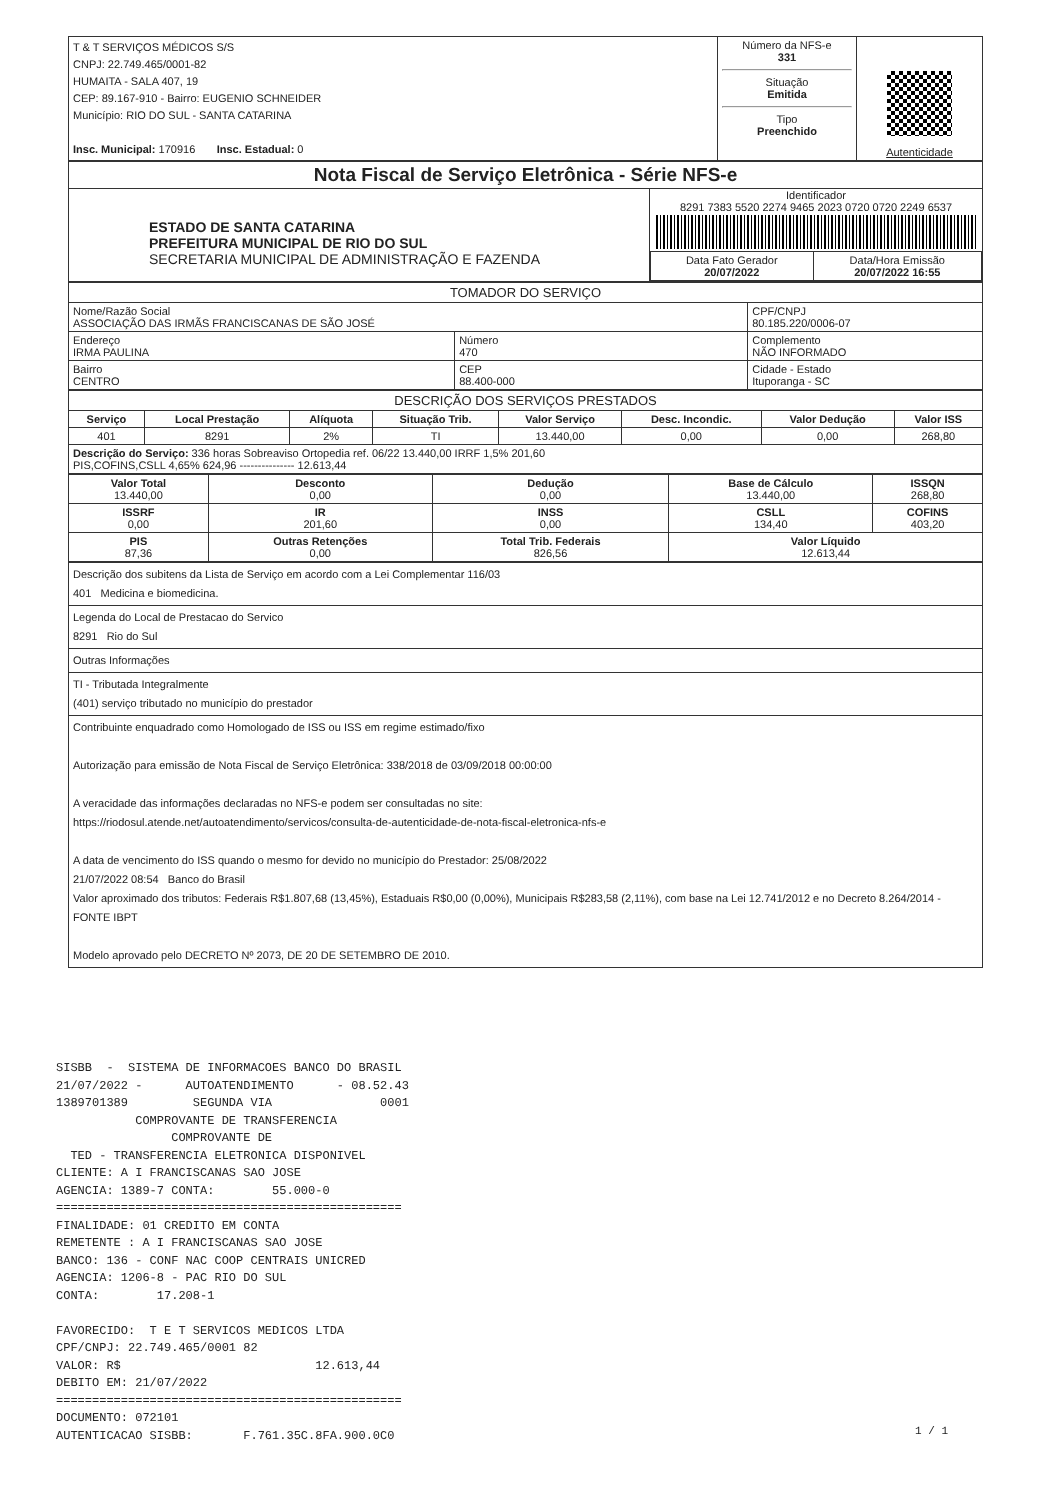| T & T SERVIÇOS MÉDICOS S/S CNPJ: 22.749.465/0001-82 HUMAITA - SALA 407, 19 CEP: 89.167-910 - Bairro: EUGENIO SCHNEIDER Município: RIO DO SUL - SANTA CATARINA Insc. Municipal: 170916 Insc. Estadual: 0 | Número da NFS-e 331 Situação Emitida Tipo Preenchido | Autenticidade |
| Nota Fiscal de Serviço Eletrônica - Série NFS-e | |
| ESTADO DE SANTA CATARINA PREFEITURA MUNICIPAL DE RIO DO SUL SECRETARIA MUNICIPAL DE ADMINISTRAÇÃO E FAZENDA | Identificador 8291 7383 5520 2274 9465 2023 0720 0720 2249 6537 / Data Fato Gerador 20/07/2022 / Data/Hora Emissão 20/07/2022 16:55 / |
| TOMADOR DO SERVIÇO | | |
| --- | --- | --- |
| Nome/Razão Social ASSOCIAÇÃO DAS IRMÃS FRANCISCANAS DE SÃO JOSÉ | | CPF/CNPJ 80.185.220/0006-07 |
| Endereço IRMA PAULINA | Número 470 | Complemento NÃO INFORMADO |
| Bairro CENTRO | CEP 88.400-000 | Cidade - Estado Ituporanga - SC |
| DESCRIÇÃO DOS SERVIÇOS PRESTADOS | | | | | | | |
| --- | --- | --- | --- | --- | --- | --- | --- |
| Serviço | Local Prestação | Alíquota | Situação Trib. | Valor Serviço | Desc. Incondic. | Valor Dedução | Valor ISS |
| 401 | 8291 | 2% | TI | 13.440,00 | 0,00 | 0,00 | 268,80 |
| Descrição do Serviço: 336 horas Sobreaviso Ortopedia ref. 06/22 13.440,00 IRRF 1,5% 201,60 PIS,COFINS,CSLL 4,65% 624,96 --------------- 12.613,44 | | | | | | | |
| Valor Total 13.440,00 | Desconto 0,00 | Dedução 0,00 | Base de Cálculo 13.440,00 | ISSQN 268,80 |
| ISSRF 0,00 | IR 201,60 | INSS 0,00 | CSLL 134,40 | COFINS 403,20 |
| PIS 87,36 | Outras Retenções 0,00 | Total Trib. Federais 826,56 | Valor Líquido 12.613,44 | |
| Descrição dos subitens da Lista de Serviço em acordo com a Lei Complementar 116/03 401 Medicina e biomedicina. |
| Legenda do Local de Prestacao do Servico 8291 Rio do Sul |
| Outras Informações |
| TI - Tributada Integralmente (401) serviço tributado no município do prestador |
| Contribuinte enquadrado como Homologado de ISS ou ISS em regime estimado/fixo Autorização para emissão de Nota Fiscal de Serviço Eletrônica: 338/2018 de 03/09/2018 00:00:00 A veracidade das informações declaradas no NFS-e podem ser consultadas no site: https://riodosul.atende.net/autoatendimento/servicos/consulta-de-autenticidade-de-nota-fiscal-eletronica-nfs-e A data de vencimento do ISS quando o mesmo for devido no município do Prestador: 25/08/2022 21/07/2022 08:54 Banco do Brasil Valor aproximado dos tributos: Federais R$1.807,68 (13,45%), Estaduais R$0,00 (0,00%), Municipais R$283,58 (2,11%), com base na Lei 12.741/2012 e no Decreto 8.264/2014 - FONTE IBPT Modelo aprovado pelo DECRETO Nº 2073, DE 20 DE SETEMBRO DE 2010. |
SISBB - SISTEMA DE INFORMACOES BANCO DO BRASIL 21/07/2022 - AUTOATENDIMENTO - 08.52.43 1389701389 SEGUNDA VIA 0001 COMPROVANTE DE TRANSFERENCIA COMPROVANTE DE TED - TRANSFERENCIA ELETRONICA DISPONIVEL CLIENTE: A I FRANCISCANAS SAO JOSE AGENCIA: 1389-7 CONTA: 55.000-0 ================================================ FINALIDADE: 01 CREDITO EM CONTA REMETENTE : A I FRANCISCANAS SAO JOSE BANCO: 136 - CONF NAC COOP CENTRAIS UNICRED AGENCIA: 1206-8 - PAC RIO DO SUL CONTA: 17.208-1 FAVORECIDO: T E T SERVICOS MEDICOS LTDA CPF/CNPJ: 22.749.465/0001 82 VALOR: R$ 12.613,44 DEBITO EM: 21/07/2022 ================================================ DOCUMENTO: 072101 AUTENTICACAO SISBB: F.761.35C.8FA.900.0C0
1 / 1